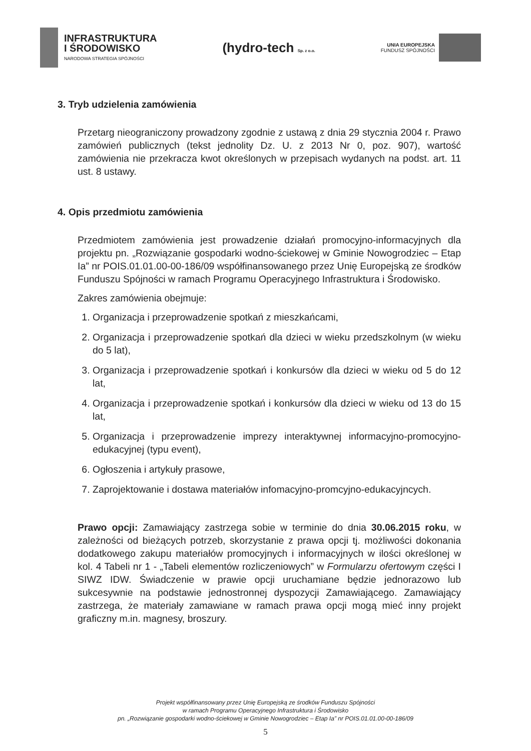INFRASTRUKTURA
I ŚRODOWISKO
NARODOWA STRATEGIA SPÓJNOŚCI
(hydro-tech Sp. z o.o.
UNIA EUROPEJSKA
FUNDUSZ SPÓJNOŚCI
3. Tryb udzielenia zamówienia
Przetarg nieograniczony prowadzony zgodnie z ustawą z dnia 29 stycznia 2004 r. Prawo zamówień publicznych (tekst jednolity Dz. U. z 2013 Nr 0, poz. 907), wartość zamówienia nie przekracza kwot określonych w przepisach wydanych na podst. art. 11 ust. 8 ustawy.
4. Opis przedmiotu zamówienia
Przedmiotem zamówienia jest prowadzenie działań promocyjno-informacyjnych dla projektu pn. „Rozwiązanie gospodarki wodno-ściekowej w Gminie Nowogrodziec – Etap Ia” nr POIS.01.01.00-00-186/09 współfinansowanego przez Unię Europejską ze środków Funduszu Spójności w ramach Programu Operacyjnego Infrastruktura i Środowisko.
Zakres zamówienia obejmuje:
1. Organizacja i przeprowadzenie spotkań z mieszkańcami,
2. Organizacja i przeprowadzenie spotkań dla dzieci w wieku przedszkolnym (w wieku do 5 lat),
3. Organizacja i przeprowadzenie spotkań i konkursów dla dzieci w wieku od 5 do 12 lat,
4. Organizacja i przeprowadzenie spotkań i konkursów dla dzieci w wieku od 13 do 15 lat,
5. Organizacja i przeprowadzenie imprezy interaktywnej informacyjno-promocyjno-edukacyjnej (typu event),
6. Ogłoszenia i artykuły prasowe,
7. Zaprojektowanie i dostawa materiałów infomacyjno-promcyjno-edukacyjncych.
Prawo opcji: Zamawiający zastrzega sobie w terminie do dnia 30.06.2015 roku, w zależności od bieżących potrzeb, skorzystanie z prawa opcji tj. możliwości dokonania dodatkowego zakupu materiałów promocyjnych i informacyjnych w ilości określonej w kol. 4 Tabeli nr 1 - „Tabeli elementów rozliczeniowych” w Formularzu ofertowym części I SIWZ IDW. Świadczenie w prawie opcji uruchamiane będzie jednorazowo lub sukcesywnie na podstawie jednostronnej dyspozycji Zamawiającego. Zamawiający zastrzega, że materiały zamawiane w ramach prawa opcji mogą mieć inny projekt graficzny m.in. magnesy, broszury.
Projekt współfinansowany przez Unię Europejską ze środków Funduszu Spójności
w ramach Programu Operacyjnego Infrastruktura i Środowisko
pn. „Rozwiązanie gospodarki wodno-ściekowej w Gminie Nowogrodziec – Etap Ia” nr POIS.01.01.00-00-186/09
5